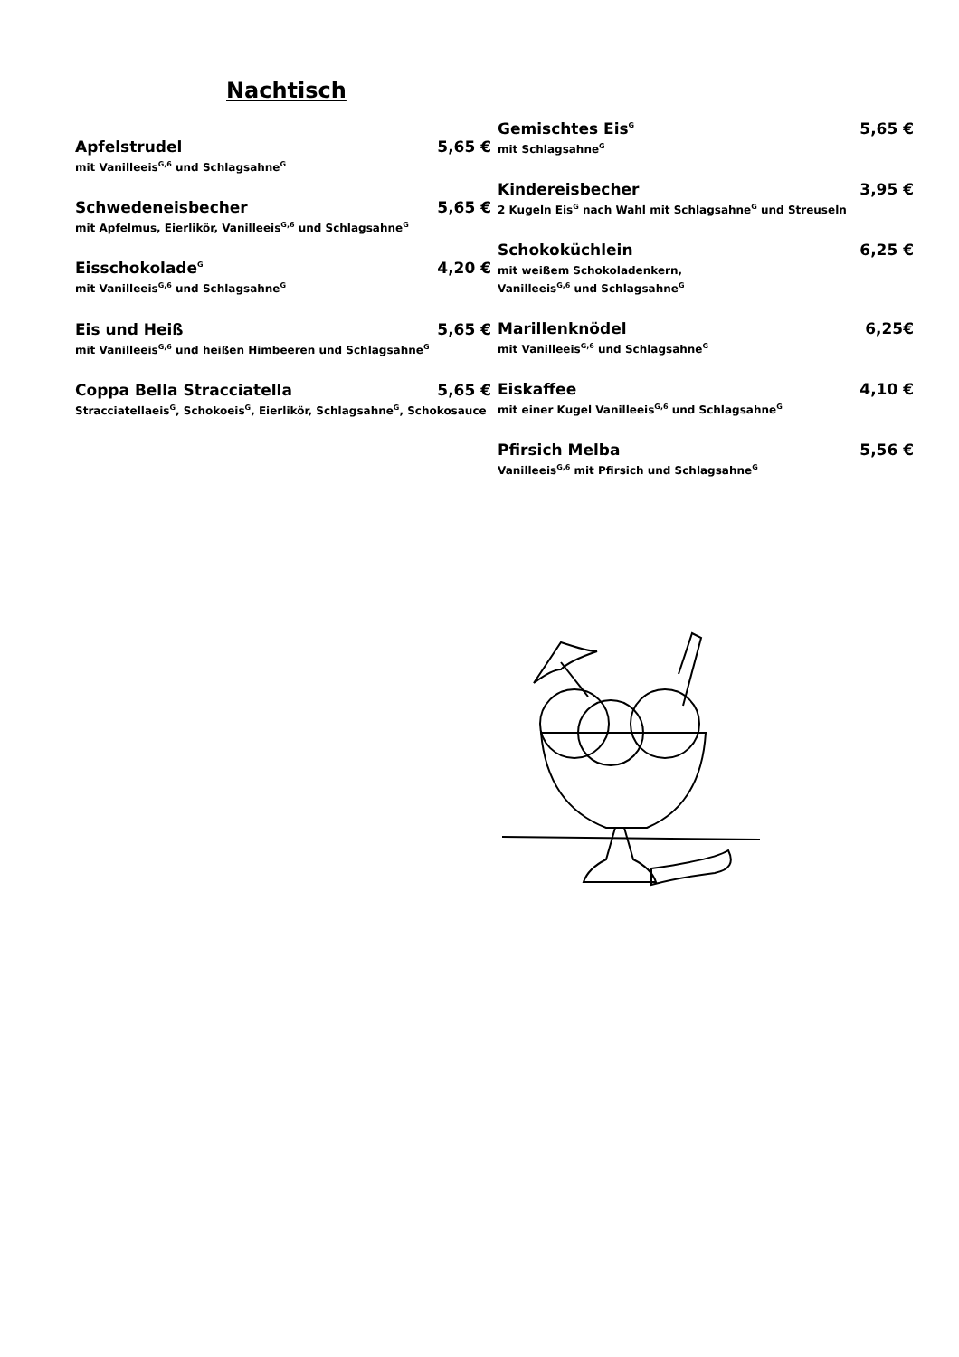Nachtisch
Apfelstrudel 5,65 €
mit Vanilleeis<sup>G,6</sup> und Schlagsahne<sup>G</sup>
Schwedeneisbecher 5,65 €
mit Apfelmus, Eierlikör, Vanilleeis<sup>G,6</sup> und Schlagsahne<sup>G</sup>
Eisschokolade<sup>G</sup> 4,20 €
mit Vanilleeis<sup>G,6</sup> und Schlagsahne<sup>G</sup>
Eis und Heiß 5,65 €
mit Vanilleeis<sup>G,6</sup> und heißen Himbeeren und Schlagsahne<sup>G</sup>
Coppa Bella Stracciatella 5,65 €
Stracciatellaeis<sup>G</sup>, Schokoeis<sup>G</sup>, Eierlikör, Schlagsahne<sup>G</sup>, Schokosauce
Gemischtes Eis<sup>G</sup> 5,65 €
mit Schlagsahne<sup>G</sup>
Kindereisbecher 3,95 €
2 Kugeln Eis<sup>G</sup> nach Wahl mit Schlagsahne<sup>G</sup> und Streuseln
Schokoküchlein 6,25 €
mit weißem Schokoladenkern,
Vanilleeis<sup>G,6</sup> und Schlagsahne<sup>G</sup>
Marillenknödel 6,25€
mit Vanilleeis<sup>G,6</sup> und Schlagsahne<sup>G</sup>
Eiskaffee 4,10 €
mit einer Kugel Vanilleeis<sup>G,6</sup> und Schlagsahne<sup>G</sup>
Pfirsich Melba 5,56 €
Vanilleeis<sup>G,6</sup> mit Pfirsich und Schlagsahne<sup>G</sup>